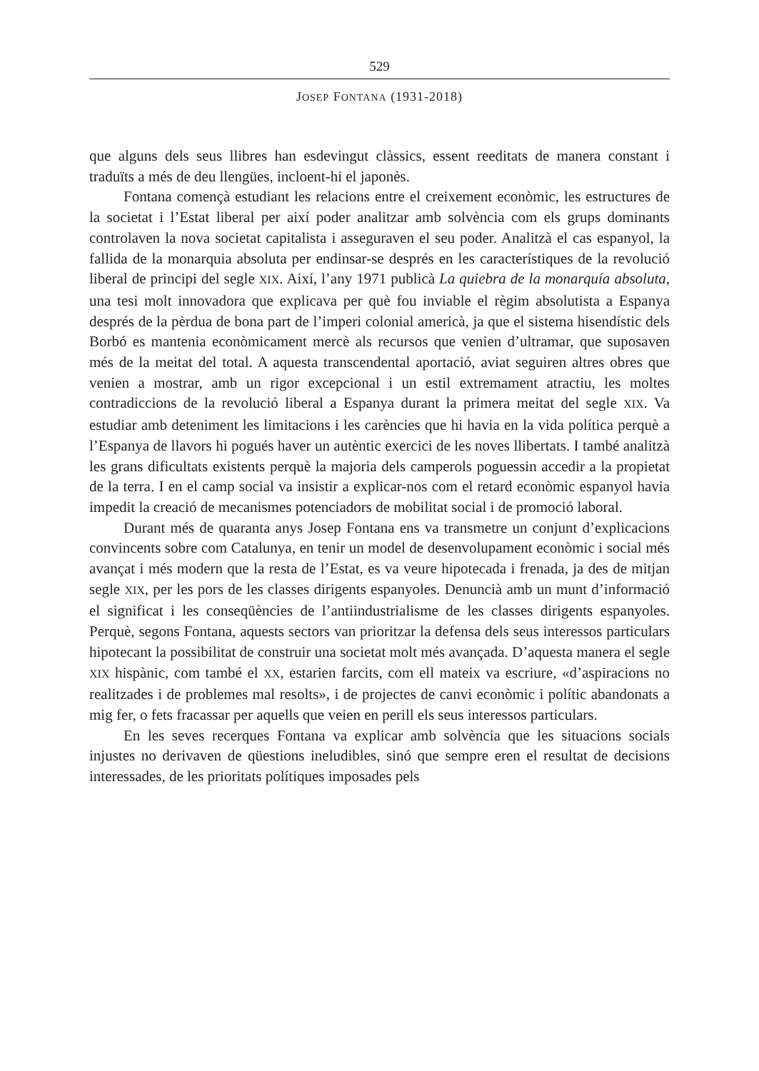529
JOSEP FONTANA (1931-2018)
que alguns dels seus llibres han esdevingut clàssics, essent reeditats de manera constant i traduïts a més de deu llengües, incloent-hi el japonès.
Fontana començà estudiant les relacions entre el creixement econòmic, les estructures de la societat i l’Estat liberal per així poder analitzar amb solvència com els grups dominants controlaven la nova societat capitalista i asseguraven el seu poder. Analitzà el cas espanyol, la fallida de la monarquia absoluta per endinsar-se després en les característiques de la revolució liberal de principi del segle XIX. Així, l’any 1971 publicà La quiebra de la monarquía absoluta, una tesi molt innovadora que explicava per què fou inviable el règim absolutista a Espanya després de la pèrdua de bona part de l’imperi colonial americà, ja que el sistema hisendístic dels Borbó es mantenia econòmicament mercè als recursos que venien d’ultramar, que suposaven més de la meitat del total. A aquesta transcendental aportació, aviat seguiren altres obres que venien a mostrar, amb un rigor excepcional i un estil extremament atractiu, les moltes contradiccions de la revolució liberal a Espanya durant la primera meitat del segle XIX. Va estudiar amb deteniment les limitacions i les carències que hi havia en la vida política perquè a l’Espanya de llavors hi pogués haver un autèntic exercici de les noves llibertats. I també analitzà les grans dificultats existents perquè la majoria dels camperols poguessin accedir a la propietat de la terra. I en el camp social va insistir a explicar-nos com el retard econòmic espanyol havia impedit la creació de mecanismes potenciadors de mobilitat social i de promoció laboral.
Durant més de quaranta anys Josep Fontana ens va transmetre un conjunt d’explicacions convincents sobre com Catalunya, en tenir un model de desenvolupament econòmic i social més avançat i més modern que la resta de l’Estat, es va veure hipotecada i frenada, ja des de mitjan segle XIX, per les pors de les classes dirigents espanyoles. Denuncià amb un munt d’informació el significat i les conseqüències de l’antiindustrialisme de les classes dirigents espanyoles. Perquè, segons Fontana, aquests sectors van prioritzar la defensa dels seus interessos particulars hipotecant la possibilitat de construir una societat molt més avançada. D’aquesta manera el segle XIX hispànic, com també el XX, estarien farcits, com ell mateix va escriure, «d’aspiracions no realitzades i de problemes mal resolts», i de projectes de canvi econòmic i polític abandonats a mig fer, o fets fracassar per aquells que veien en perill els seus interessos particulars.
En les seves recerques Fontana va explicar amb solvència que les situacions socials injustes no derivaven de qüestions ineludibles, sinó que sempre eren el resultat de decisions interessades, de les prioritats polítiques imposades pels